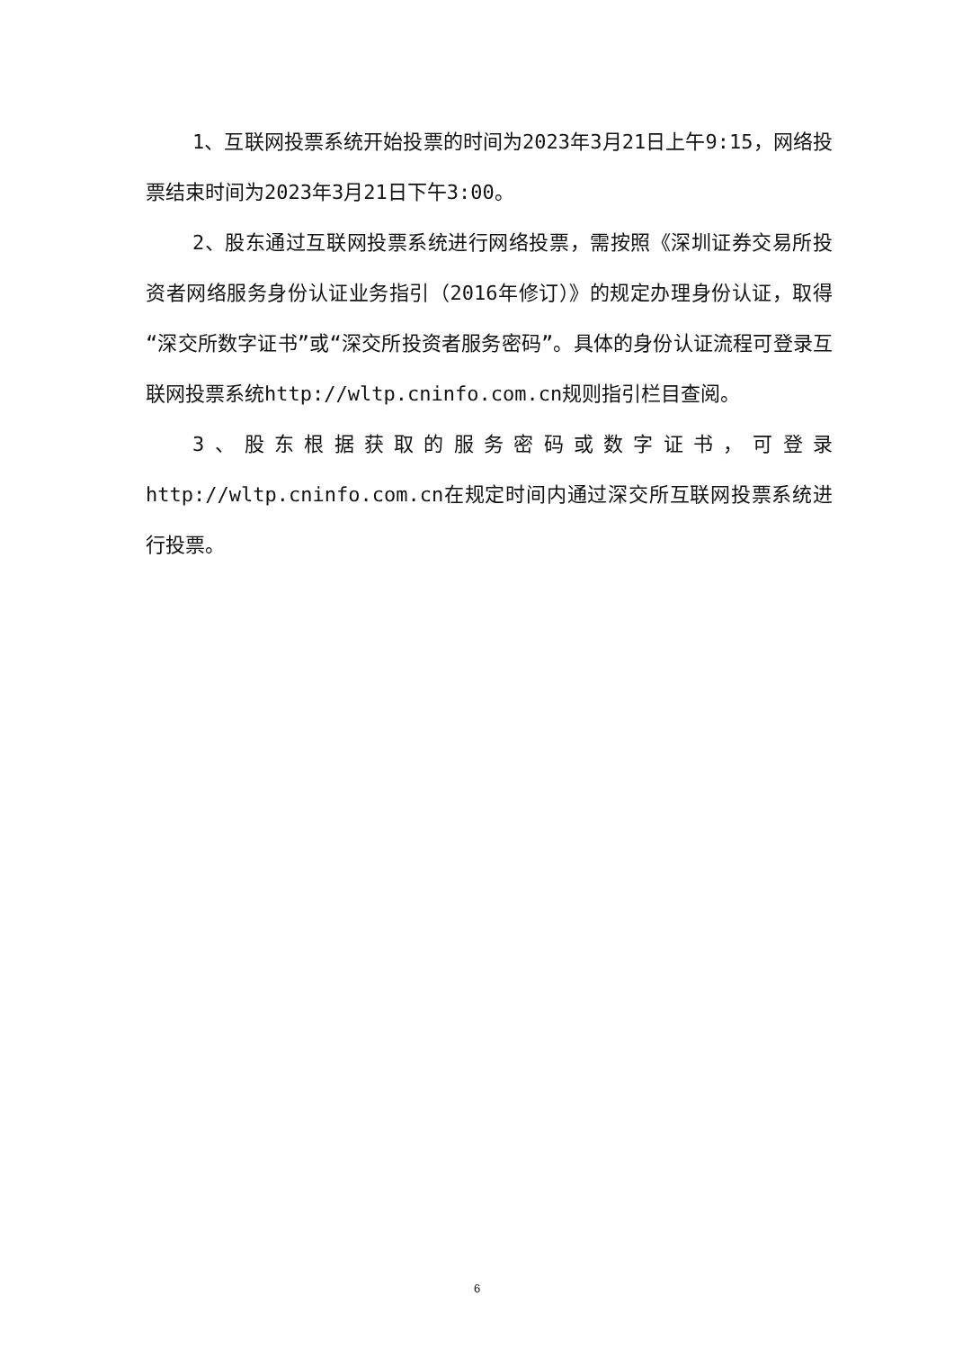1、互联网投票系统开始投票的时间为2023年3月21日上午9:15，网络投票结束时间为2023年3月21日下午3:00。
2、股东通过互联网投票系统进行网络投票，需按照《深圳证券交易所投资者网络服务身份认证业务指引（2016年修订）》的规定办理身份认证，取得“深交所数字证书”或“深交所投资者服务密码”。具体的身份认证流程可登录互联网投票系统http://wltp.cninfo.com.cn规则指引栏目查阅。
3、股东根据获取的服务密码或数字证书，可登录http://wltp.cninfo.com.cn在规定时间内通过深交所互联网投票系统进行投票。
6